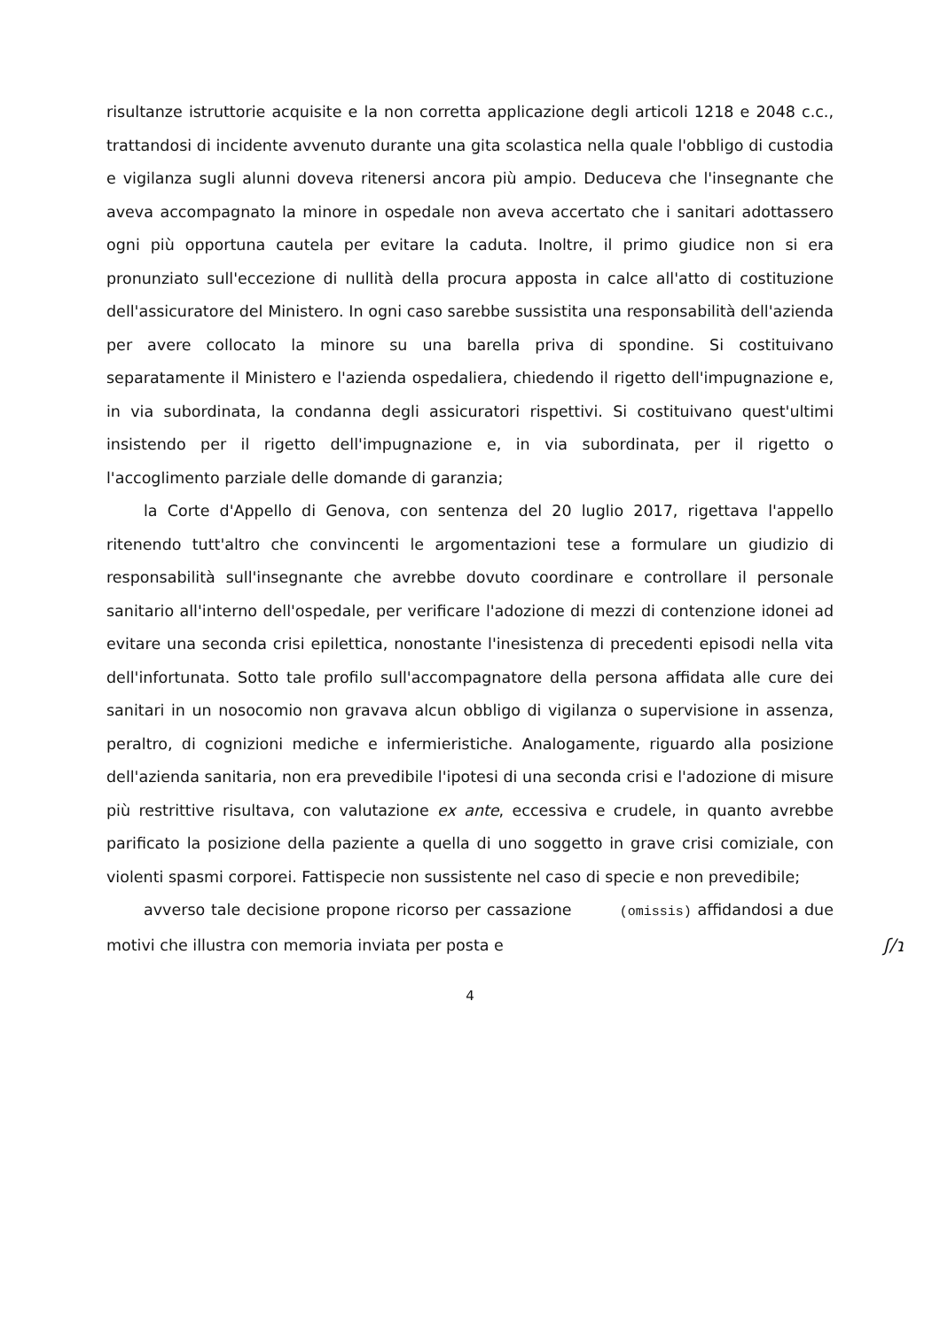risultanze istruttorie acquisite e la non corretta applicazione degli articoli 1218 e 2048 c.c., trattandosi di incidente avvenuto durante una gita scolastica nella quale l'obbligo di custodia e vigilanza sugli alunni doveva ritenersi ancora più ampio. Deduceva che l'insegnante che aveva accompagnato la minore in ospedale non aveva accertato che i sanitari adottassero ogni più opportuna cautela per evitare la caduta. Inoltre, il primo giudice non si era pronunziato sull'eccezione di nullità della procura apposta in calce all'atto di costituzione dell'assicuratore del Ministero. In ogni caso sarebbe sussistita una responsabilità dell'azienda per avere collocato la minore su una barella priva di spondine. Si costituivano separatamente il Ministero e l'azienda ospedaliera, chiedendo il rigetto dell'impugnazione e, in via subordinata, la condanna degli assicuratori rispettivi. Si costituivano quest'ultimi insistendo per il rigetto dell'impugnazione e, in via subordinata, per il rigetto o l'accoglimento parziale delle domande di garanzia;
la Corte d'Appello di Genova, con sentenza del 20 luglio 2017, rigettava l'appello ritenendo tutt'altro che convincenti le argomentazioni tese a formulare un giudizio di responsabilità sull'insegnante che avrebbe dovuto coordinare e controllare il personale sanitario all'interno dell'ospedale, per verificare l'adozione di mezzi di contenzione idonei ad evitare una seconda crisi epilettica, nonostante l'inesistenza di precedenti episodi nella vita dell'infortunata. Sotto tale profilo sull'accompagnatore della persona affidata alle cure dei sanitari in un nosocomio non gravava alcun obbligo di vigilanza o supervisione in assenza, peraltro, di cognizioni mediche e infermieristiche. Analogamente, riguardo alla posizione dell'azienda sanitaria, non era prevedibile l'ipotesi di una seconda crisi e l'adozione di misure più restrittive risultava, con valutazione ex ante, eccessiva e crudele, in quanto avrebbe parificato la posizione della paziente a quella di uno soggetto in grave crisi comiziale, con violenti spasmi corporei. Fattispecie non sussistente nel caso di specie e non prevedibile;
avverso tale decisione propone ricorso per cassazione (omissis) affidandosi a due motivi che illustra con memoria inviata per posta e ʃ/ɿ
4